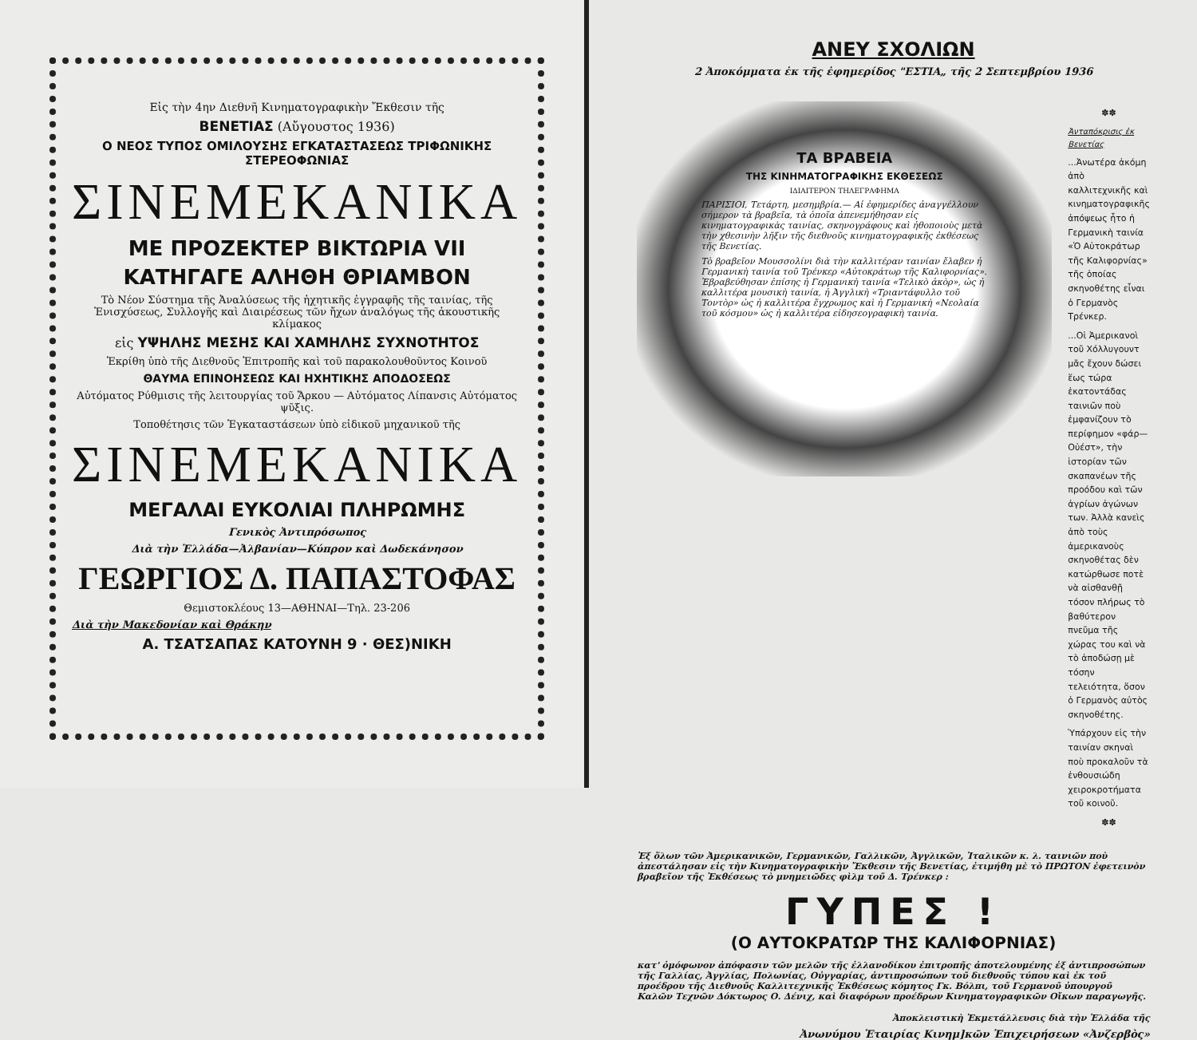Εἰς τὴν 4ην Διεθνῆ Κινηματογραφικὴν Ἔκθεσιν τῆς
ΒΕΝΕΤΙΑΣ (Αὔγουστος 1936)
Ο ΝΕΟΣ ΤΥΠΟΣ ΟΜΙΛΟΥΣΗΣ ΕΓΚΑΤΑΣΤΑΣΕΩΣ ΤΡΙΦΩΝΙΚΗΣ ΣΤΕΡΕΟΦΩΝΙΑΣ
ΣΙΝΕΜΕΚΑΝΙΚΑ
ΜΕ ΠΡΟΖΕΚΤΕΡ ΒΙΚΤΩΡΙΑ VII
ΚΑΤΗΓΑΓΕ ΑΛΗΘΗ ΘΡΙΑΜΒΟΝ
Τὸ Νέον Σύστημα τῆς Ἀναλύσεως τῆς ἠχητικῆς ἐγγραφῆς τῆς ταινίας, τῆς Ἐνισχύσεως, Συλλογῆς καὶ Διαιρέσεως τῶν ἤχων ἀναλόγως τῆς ἀκουστικῆς κλίμακος
εἰς ΥΨΗΛΗΣ ΜΕΣΗΣ ΚΑΙ ΧΑΜΗΛΗΣ ΣΥΧΝΟΤΗΤΟΣ
Ἐκρίθη ὑπὸ τῆς Διεθνοῦς Ἐπιτροπῆς καὶ τοῦ παρακολουθοῦντος Κοινοῦ
ΘΑΥΜΑ ΕΠΙΝΟΗΣΕΩΣ ΚΑΙ ΗΧΗΤΙΚΗΣ ΑΠΟΔΟΣΕΩΣ
Αὐτόματος Ρύθμισις τῆς λειτουργίας τοῦ Ἄρκου — Αὐτόματος Λίπανσις Αὐτόματος ψῦξις.
Τοποθέτησις τῶν Ἐγκαταστάσεων ὑπὸ εἰδικοῦ μηχανικοῦ τῆς
ΣΙΝΕΜΕΚΑΝΙΚΑ
ΜΕΓΑΛΑΙ ΕΥΚΟΛΙΑΙ ΠΛΗΡΩΜΗΣ
Γενικὸς Ἀντιπρόσωπος
Διὰ τὴν Ἑλλάδα—Ἀλβανίαν—Κύπρον καὶ Δωδεκάνησον
ΓΕΩΡΓΙΟΣ Δ. ΠΑΠΑΣΤΟΦΑΣ
Θεμιστοκλέους 13—ΑΘΗΝΑΙ—Τηλ. 23-206
Διὰ τὴν Μακεδονίαν καὶ Θράκην
Α. ΤΣΑΤΣΑΠΑΣ ΚΑΤΟΥΝΗ 9 · ΘΕΣ)ΝΙΚΗ
ΑΝΕΥ ΣΧΟΛΙΩΝ
2 Ἀποκόμματα ἐκ τῆς ἐφημερίδος "ΕΣΤΙΑ„ τῆς 2 Σεπτεμβρίου 1936
ΤΑ ΒΡΑΒΕΙΑ
ΤΗΣ ΚΙΝΗΜΑΤΟΓΡΑΦΙΚΗΣ ΕΚΘΕΣΕΩΣ
ΙΔΙΑΙΤΕΡΟΝ ΤΗΛΕΓΡΑΦΗΜΑ
ΠΑΡΙΣΙΟΙ, Τετάρτη, μεσημβρία.— Αἱ ἐφημερίδες ἀναγγέλλουν σήμερον τὰ βραβεῖα, τὰ ὁποῖα ἀπενεμήθησαν εἰς κινηματογραφικὰς ταινίας, σκηνογράφους καὶ ἠθοποιοὺς μετὰ τὴν χθεσινὴν λῆξιν τῆς διεθνοῦς κινηματογραφικῆς ἐκθέσεως τῆς Βενετίας.
Τὸ βραβεῖον Μουσσολίνι διὰ τὴν καλλιτέραν ταινίαν ἔλαβεν ἡ Γερμανικὴ ταινία τοῦ Τρένκερ «Αὐτοκράτωρ τῆς Καλιφορνίας». Ἐβραβεύθησαν ἐπίσης ἡ Γερμανικὴ ταινία «Τελικὸ ἀκὸρ», ὡς ἡ καλλιτέρα μουσικὴ ταινία, ἡ Ἀγγλικὴ «Τριαντάφυλλο τοῦ Τοντὸρ» ὡς ἡ καλλιτέρα ἔγχρωμος καὶ ἡ Γερμανικὴ «Νεολαία τοῦ κόσμου» ὡς ἡ καλλιτέρα εἰδησεογραφικὴ ταινία.
✽✽
Ἀνταπόκρισις ἐκ Βενετίας
...Ἀνωτέρα ἀκόμη ἀπὸ καλλιτεχνικῆς καὶ κινηματογραφικῆς ἀπόψεως ἦτο ἡ Γερμανικὴ ταινία «Ὁ Αὐτοκράτωρ τῆς Καλιφορνίας» τῆς ὁποίας σκηνοθέτης εἶναι ὁ Γερμανὸς Τρένκερ.
...Οἱ Ἀμερικανοὶ τοῦ Χόλλυγουντ μᾶς ἔχουν δώσει ἕως τώρα ἑκατοντάδας ταινιῶν ποὺ ἐμφανίζουν τὸ περίφημον «φάρ—Οὐέστ», τὴν ἱστορίαν τῶν σκαπανέων τῆς προόδου καὶ τῶν ἀγρίων ἀγώνων των. Ἀλλὰ κανεὶς ἀπὸ τοὺς ἀμερικανοὺς σκηνοθέτας δὲν κατώρθωσε ποτὲ νὰ αἰσθανθῇ τόσον πλήρως τὸ βαθύτερον πνεῦμα τῆς χώρας του καὶ νὰ τὸ ἀποδώσῃ μὲ τόσην τελειότητα, ὅσον ὁ Γερμανὸς αὐτὸς σκηνοθέτης.
Ὑπάρχουν εἰς τὴν ταινίαν σκηναὶ ποὺ προκαλοῦν τὰ ἐνθουσιώδη χειροκροτήματα τοῦ κοινοῦ.
✽✽
Ἐξ ὅλων τῶν Ἀμερικανικῶν, Γερμανικῶν, Γαλλικῶν, Ἀγγλικῶν, Ἰταλικῶν κ. λ. ταινιῶν ποὺ ἀπεστάλησαν εἰς τὴν Κινηματογραφικὴν Ἔκθεσιν τῆς Βενετίας, ἐτιμήθη μὲ τὸ ΠΡΩΤΟΝ ἐφετεινὸν βραβεῖον τῆς Ἐκθέσεως τὸ μνημειῶδες φὶλμ τοῦ Δ. Τρένκερ :
ΓΥΠΕΣ !
(Ο ΑΥΤΟΚΡΑΤΩΡ ΤΗΣ ΚΑΛΙΦΟΡΝΙΑΣ)
κατ' ὁμόφωνον ἀπόφασιν τῶν μελῶν τῆς ἑλλανοδίκου ἐπιτροπῆς ἀποτελουμένης ἐξ ἀντιπροσώπων τῆς Γαλλίας, Ἀγγλίας, Πολωνίας, Οὐγγαρίας, ἀντιπροσώπων τοῦ διεθνοῦς τύπου καὶ ἐκ τοῦ προέδρου τῆς Διεθνοῦς Καλλιτεχνικῆς Ἐκθέσεως κόμητος Γκ. Βόλπι, τοῦ Γερμανοῦ ὑπουργοῦ Καλῶν Τεχνῶν Δόκτωρος Ο. Δένιχ, καὶ διαφόρων προέδρων Κινηματογραφικῶν Οἴκων παραγωγῆς.
Ἀποκλειστικὴ Ἐκμετάλλευσις διὰ τὴν Ἑλλάδα τῆς
Ἀνωνύμου Ἑταιρίας Κινημ]κῶν Ἐπιχειρήσεων «Ἀνζερβὸς»